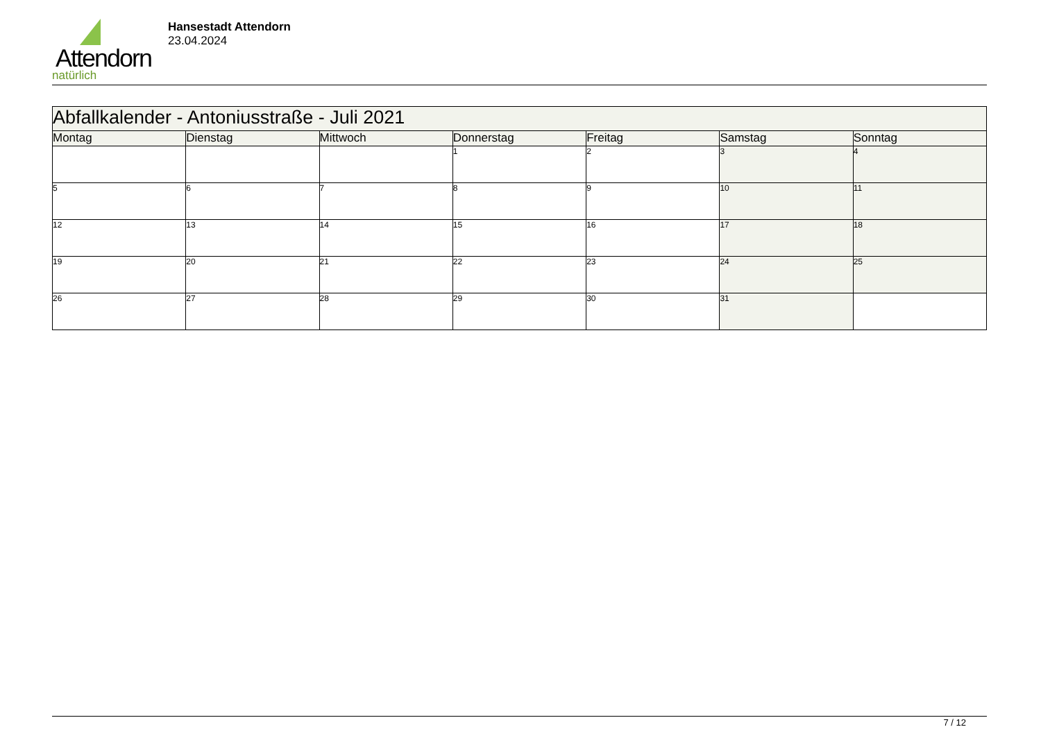Attendorn
natürlich
Hansestadt Attendorn
23.04.2024
| Abfallkalender - Antoniusstraße - Juli 2021 | | | | | | |
| Montag | Dienstag | Mittwoch | Donnerstag | Freitag | Samstag | Sonntag |
| | | | 1 | 2 | 3 | 4 |
| 5 | 6 | 7 | 8 | 9 | 10 | 11 |
| 12 | 13 | 14 | 15 | 16 | 17 | 18 |
| 19 | 20 | 21 | 22 | 23 | 24 | 25 |
| 26 | 27 | 28 | 29 | 30 | 31 | |
7 / 12